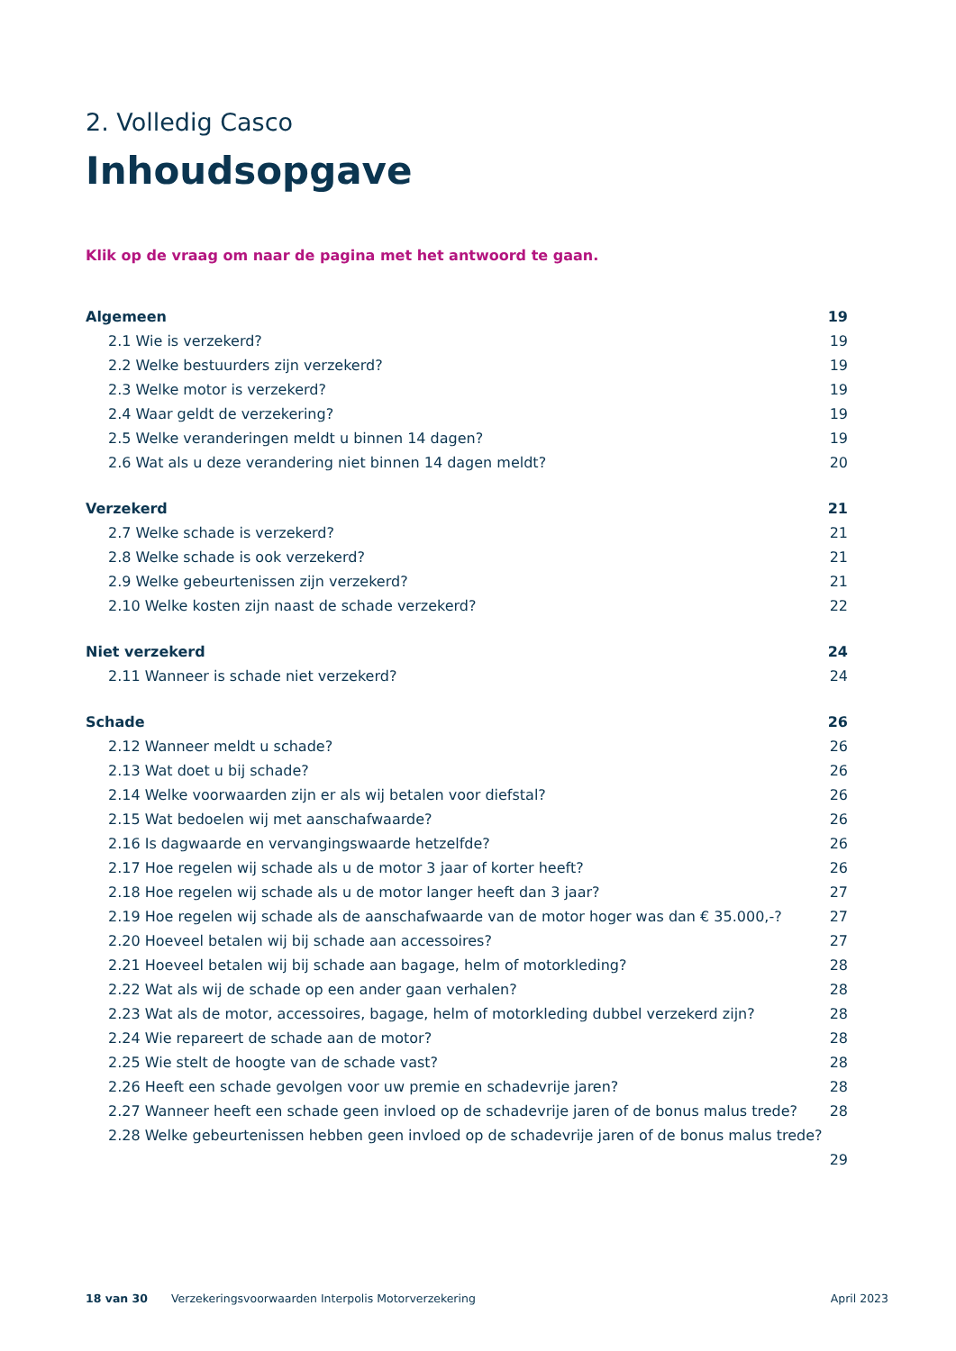2. Volledig Casco
Inhoudsopgave
Klik op de vraag om naar de pagina met het antwoord te gaan.
Algemeen 19
2.1 Wie is verzekerd? 19
2.2 Welke bestuurders zijn verzekerd? 19
2.3 Welke motor is verzekerd? 19
2.4 Waar geldt de verzekering? 19
2.5 Welke veranderingen meldt u binnen 14 dagen? 19
2.6 Wat als u deze verandering niet binnen 14 dagen meldt? 20
Verzekerd 21
2.7 Welke schade is verzekerd? 21
2.8 Welke schade is ook verzekerd? 21
2.9 Welke gebeurtenissen zijn verzekerd? 21
2.10 Welke kosten zijn naast de schade verzekerd? 22
Niet verzekerd 24
2.11 Wanneer is schade niet verzekerd? 24
Schade 26
2.12 Wanneer meldt u schade? 26
2.13 Wat doet u bij schade? 26
2.14 Welke voorwaarden zijn er als wij betalen voor diefstal? 26
2.15 Wat bedoelen wij met aanschafwaarde? 26
2.16 Is dagwaarde en vervangingswaarde hetzelfde? 26
2.17 Hoe regelen wij schade als u de motor 3 jaar of korter heeft? 26
2.18 Hoe regelen wij schade als u de motor langer heeft dan 3 jaar? 27
2.19 Hoe regelen wij schade als de aanschafwaarde van de motor hoger was dan € 35.000,-? 27
2.20 Hoeveel betalen wij bij schade aan accessoires? 27
2.21 Hoeveel betalen wij bij schade aan bagage, helm of motorkleding? 28
2.22 Wat als wij de schade op een ander gaan verhalen? 28
2.23 Wat als de motor, accessoires, bagage, helm of motorkleding dubbel verzekerd zijn? 28
2.24 Wie repareert de schade aan de motor? 28
2.25 Wie stelt de hoogte van de schade vast? 28
2.26 Heeft een schade gevolgen voor uw premie en schadevrije jaren? 28
2.27 Wanneer heeft een schade geen invloed op de schadevrije jaren of de bonus malus trede? 28
2.28 Welke gebeurtenissen hebben geen invloed op de schadevrije jaren of de bonus malus trede?
29
18 van 30 Verzekeringsvoorwaarden Interpolis Motorverzekering April 2023